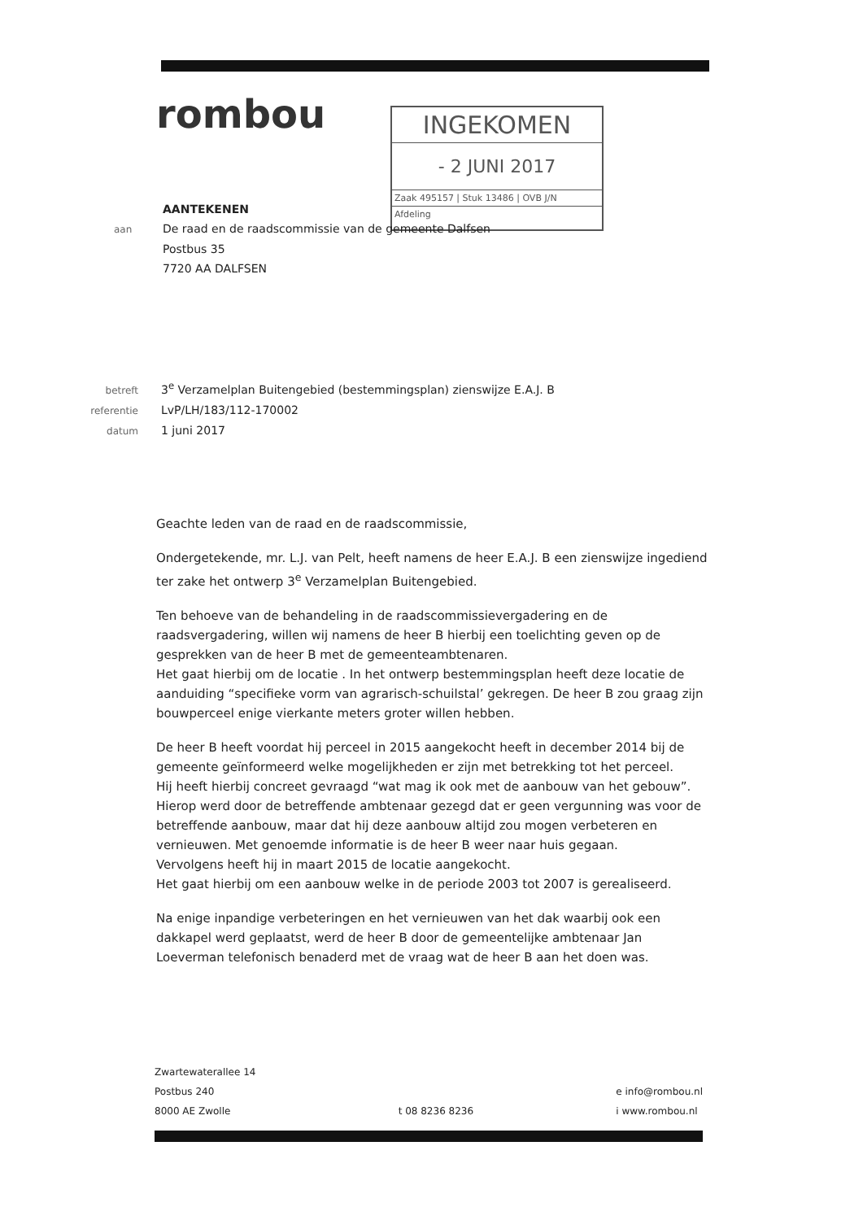rombou
INGEKOMEN
- 2 JUNI 2017
Zaak 495157 | Stuk 13486 | OVB J/N
Afdeling
AANTEKENEN
aan De raad en de raadscommissie van de gemeente Dalfsen
Postbus 35
7720 AA DALFSEN
betreft 3<sup>e</sup> Verzamelplan Buitengebied (bestemmingsplan) zienswijze E.A.J. B
referentie LvP/LH/183/112-170002
datum 1 juni 2017
Geachte leden van de raad en de raadscommissie,
Ondergetekende, mr. L.J. van Pelt, heeft namens de heer E.A.J. B een zienswijze ingediend ter zake het ontwerp 3<sup>e</sup> Verzamelplan Buitengebied.
Ten behoeve van de behandeling in de raadscommissievergadering en de raadsvergadering, willen wij namens de heer B hierbij een toelichting geven op de gesprekken van de heer B met de gemeenteambtenaren.
Het gaat hierbij om de locatie . In het ontwerp bestemmingsplan heeft deze locatie de aanduiding “specifieke vorm van agrarisch-schuilstal’ gekregen. De heer B zou graag zijn bouwperceel enige vierkante meters groter willen hebben.
De heer B heeft voordat hij perceel in 2015 aangekocht heeft in december 2014 bij de gemeente geïnformeerd welke mogelijkheden er zijn met betrekking tot het perceel.
Hij heeft hierbij concreet gevraagd “wat mag ik ook met de aanbouw van het gebouw”. Hierop werd door de betreffende ambtenaar gezegd dat er geen vergunning was voor de betreffende aanbouw, maar dat hij deze aanbouw altijd zou mogen verbeteren en vernieuwen. Met genoemde informatie is de heer B weer naar huis gegaan.
Vervolgens heeft hij in maart 2015 de locatie aangekocht.
Het gaat hierbij om een aanbouw welke in de periode 2003 tot 2007 is gerealiseerd.
Na enige inpandige verbeteringen en het vernieuwen van het dak waarbij ook een dakkapel werd geplaatst, werd de heer B door de gemeentelijke ambtenaar Jan Loeverman telefonisch benaderd met de vraag wat de heer B aan het doen was.
Zwartewaterallee 14
Postbus 240
8000 AE Zwolle
t 08 8236 8236
e info@rombou.nl
i www.rombou.nl